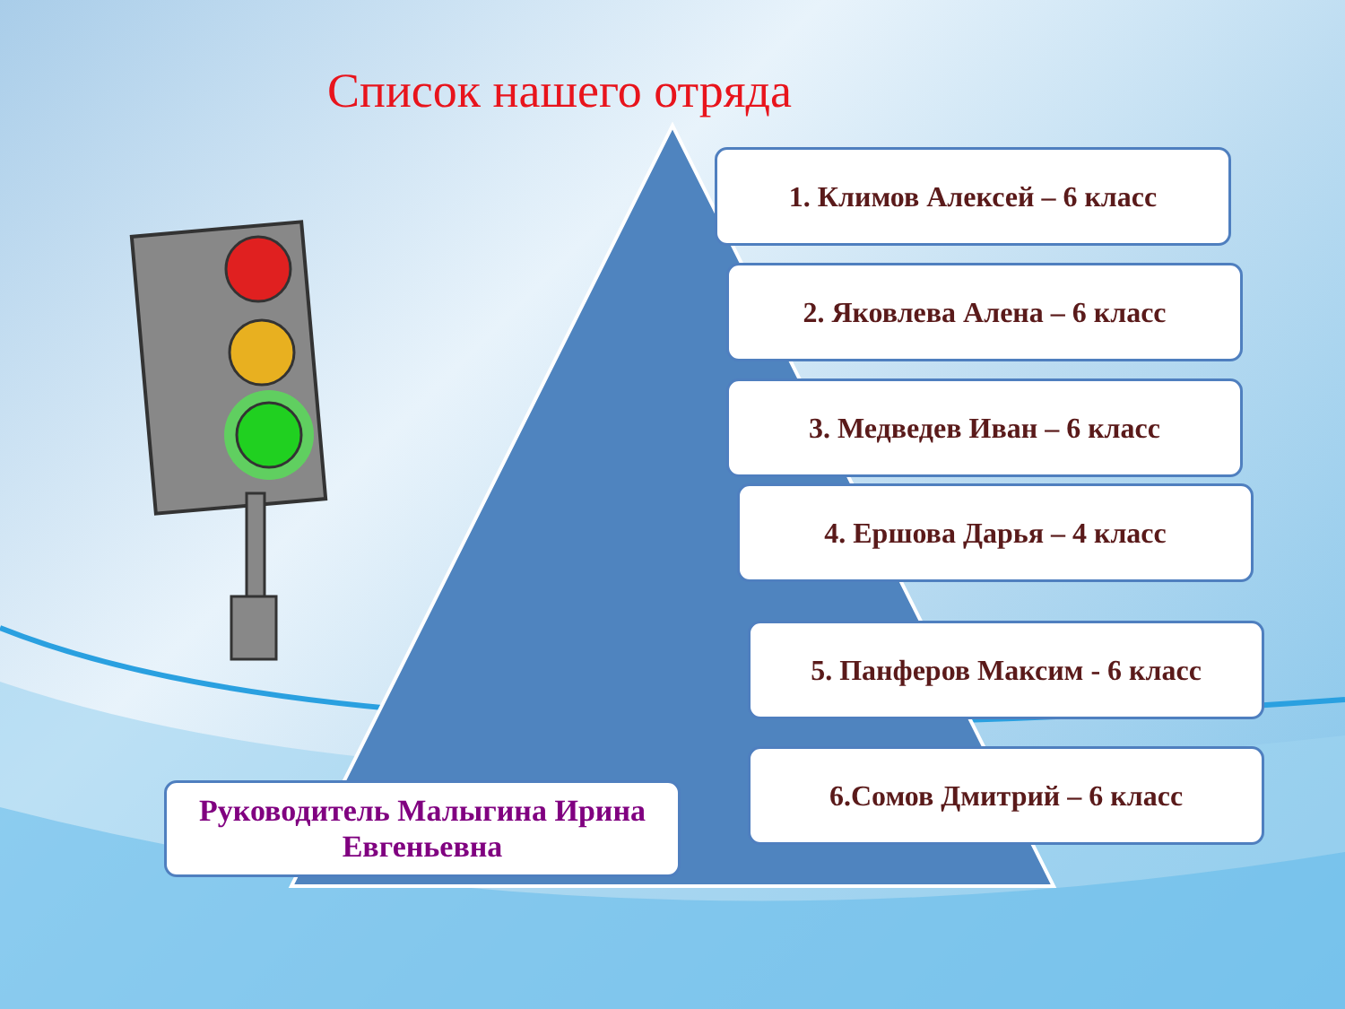Список нашего отряда
1. Климов Алексей – 6 класс
2. Яковлева Алена – 6 класс
3. Медведев Иван – 6 класс
4. Ершова Дарья – 4 класс
5. Панферов Максим - 6 класс
6.Сомов Дмитрий – 6 класс
Руководитель Малыгина Ирина Евгеньевна